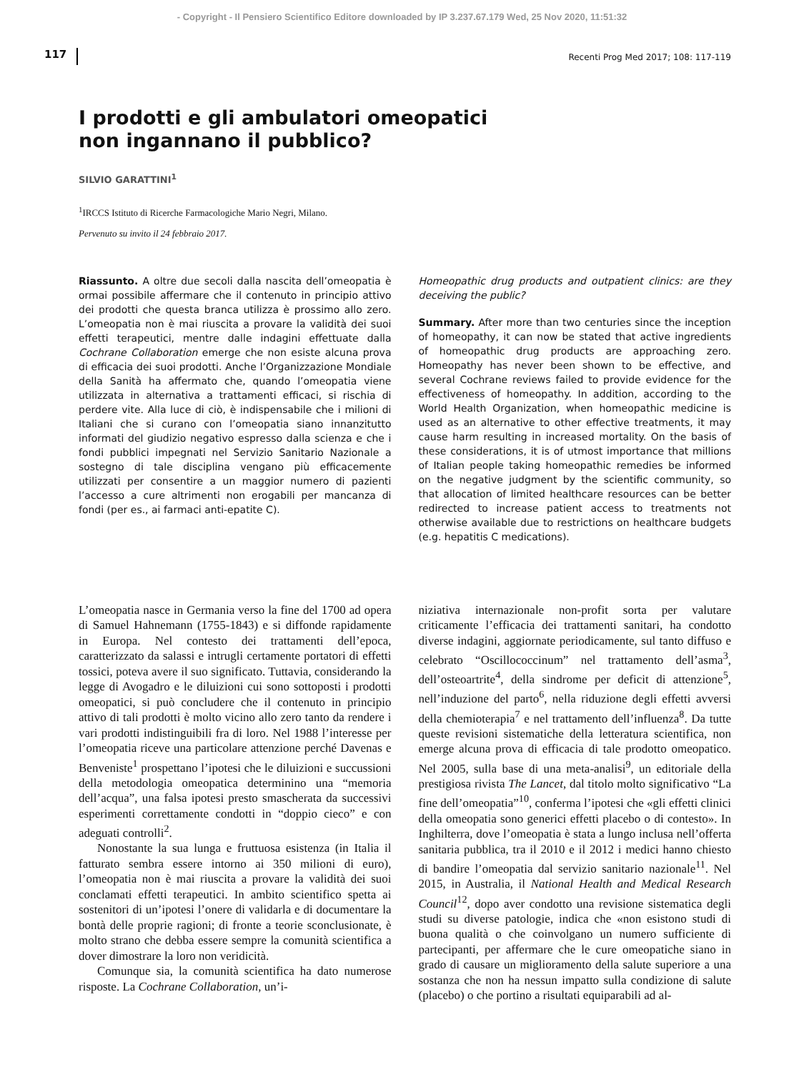- Copyright - Il Pensiero Scientifico Editore downloaded by IP 3.237.67.179 Wed, 25 Nov 2020, 11:51:32
117 Recenti Prog Med 2017; 108: 117-119
I prodotti e gli ambulatori omeopatici
non ingannano il pubblico?
SILVIO GARATTINI<sup>1</sup>
<sup>1</sup> IRCCS Istituto di Ricerche Farmacologiche Mario Negri, Milano.
Pervenuto su invito il 24 febbraio 2017.
Riassunto. A oltre due secoli dalla nascita dell’omeopatia è ormai possibile affermare che il contenuto in principio attivo dei prodotti che questa branca utilizza è prossimo allo zero. L’omeopatia non è mai riuscita a provare la validità dei suoi effetti terapeutici, mentre dalle indagini effettuate dalla Cochrane Collaboration emerge che non esiste alcuna prova di efficacia dei suoi prodotti. Anche l’Organizzazione Mondiale della Sanità ha affermato che, quando l’omeopatia viene utilizzata in alternativa a trattamenti efficaci, si rischia di perdere vite. Alla luce di ciò, è indispensabile che i milioni di Italiani che si curano con l’omeopatia siano innanzitutto informati del giudizio negativo espresso dalla scienza e che i fondi pubblici impegnati nel Servizio Sanitario Nazionale a sostegno di tale disciplina vengano più efficacemente utilizzati per consentire a un maggior numero di pazienti l’accesso a cure altrimenti non erogabili per mancanza di fondi (per es., ai farmaci anti-epatite C).
Homeopathic drug products and outpatient clinics: are they deceiving the public?
Summary. After more than two centuries since the inception of homeopathy, it can now be stated that active ingredients of homeopathic drug products are approaching zero. Homeopathy has never been shown to be effective, and several Cochrane reviews failed to provide evidence for the effectiveness of homeopathy. In addition, according to the World Health Organization, when homeopathic medicine is used as an alternative to other effective treatments, it may cause harm resulting in increased mortality. On the basis of these considerations, it is of utmost importance that millions of Italian people taking homeopathic remedies be informed on the negative judgment by the scientific community, so that allocation of limited healthcare resources can be better redirected to increase patient access to treatments not otherwise available due to restrictions on healthcare budgets (e.g. hepatitis C medications).
L’omeopatia nasce in Germania verso la fine del 1700 ad opera di Samuel Hahnemann (1755-1843) e si diffonde rapidamente in Europa. Nel contesto dei trattamenti dell’epoca, caratterizzato da salassi e intrugli certamente portatori di effetti tossici, poteva avere il suo significato. Tuttavia, considerando la legge di Avogadro e le diluizioni cui sono sottoposti i prodotti omeopatici, si può concludere che il contenuto in principio attivo di tali prodotti è molto vicino allo zero tanto da rendere i vari prodotti indistinguibili fra di loro. Nel 1988 l’interesse per l’omeopatia riceve una particolare attenzione perché Davenas e Benveniste<sup>1</sup> prospettano l’ipotesi che le diluizioni e succussioni della metodologia omeopatica determinino una “memoria dell’acqua”, una falsa ipotesi presto smascherata da successivi esperimenti correttamente condotti in “doppio cieco” e con adeguati controlli<sup>2</sup>.
Nonostante la sua lunga e fruttuosa esistenza (in Italia il fatturato sembra essere intorno ai 350 milioni di euro), l’omeopatia non è mai riuscita a provare la validità dei suoi conclamati effetti terapeutici. In ambito scientifico spetta ai sostenitori di un’ipotesi l’onere di validarla e di documentare la bontà delle proprie ragioni; di fronte a teorie sconclusionate, è molto strano che debba essere sempre la comunità scientifica a dover dimostrare la loro non veridicità.
Comunque sia, la comunità scientifica ha dato numerose risposte. La Cochrane Collaboration, un’i-
niziativa internazionale non-profit sorta per valutare criticamente l’efficacia dei trattamenti sanitari, ha condotto diverse indagini, aggiornate periodicamente, sul tanto diffuso e celebrato “Oscillococcinum” nel trattamento dell’asma<sup>3</sup>, dell’osteoartrite<sup>4</sup>, della sindrome per deficit di attenzione<sup>5</sup>, nell’induzione del parto<sup>6</sup>, nella riduzione degli effetti avversi della chemioterapia<sup>7</sup> e nel trattamento dell’influenza<sup>8</sup>. Da tutte queste revisioni sistematiche della letteratura scientifica, non emerge alcuna prova di efficacia di tale prodotto omeopatico. Nel 2005, sulla base di una meta-analisi<sup>9</sup>, un editoriale della prestigiosa rivista The Lancet, dal titolo molto significativo “La fine dell’omeopatia”<sup>10</sup>, conferma l’ipotesi che «gli effetti clinici della omeopatia sono generici effetti placebo o di contesto». In Inghilterra, dove l’omeopatia è stata a lungo inclusa nell’offerta sanitaria pubblica, tra il 2010 e il 2012 i medici hanno chiesto di bandire l’omeopatia dal servizio sanitario nazionale<sup>11</sup>. Nel 2015, in Australia, il National Health and Medical Research Council<sup>12</sup>, dopo aver condotto una revisione sistematica degli studi su diverse patologie, indica che «non esistono studi di buona qualità o che coinvolgano un numero sufficiente di partecipanti, per affermare che le cure omeopatiche siano in grado di causare un miglioramento della salute superiore a una sostanza che non ha nessun impatto sulla condizione di salute (placebo) o che portino a risultati equiparabili ad al-